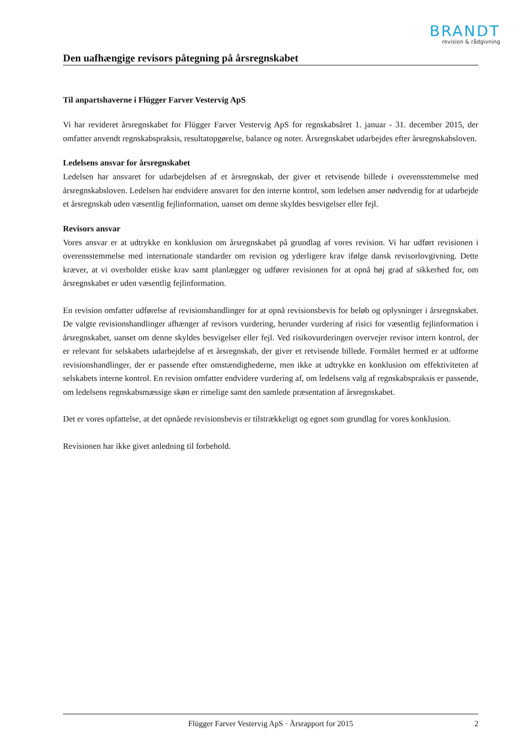BRANDT
revision & rådgivning
Den uafhængige revisors påtegning på årsregnskabet
Til anpartshaverne i Flügger Farver Vestervig ApS
Vi har revideret årsregnskabet for Flügger Farver Vestervig ApS for regnskabsåret 1. januar - 31. december 2015, der omfatter anvendt regnskabspraksis, resultatopgørelse, balance og noter. Årsregnskabet udarbejdes efter årsregnskabsloven.
Ledelsens ansvar for årsregnskabet
Ledelsen har ansvaret for udarbejdelsen af et årsregnskab, der giver et retvisende billede i overensstemmelse med årsregnskabsloven. Ledelsen har endvidere ansvaret for den interne kontrol, som ledelsen anser nødvendig for at udarbejde et årsregnskab uden væsentlig fejlinformation, uanset om denne skyldes besvigelser eller fejl.
Revisors ansvar
Vores ansvar er at udtrykke en konklusion om årsregnskabet på grundlag af vores revision. Vi har udført revisionen i overensstemmelse med internationale standarder om revision og yderligere krav ifølge dansk revisorlovgivning. Dette kræver, at vi overholder etiske krav samt planlægger og udfører revisionen for at opnå høj grad af sikkerhed for, om årsregnskabet er uden væsentlig fejlinformation.
En revision omfatter udførelse af revisionshandlinger for at opnå revisionsbevis for beløb og oplysninger i årsregnskabet. De valgte revisionshandlinger afhænger af revisors vurdering, herunder vurdering af risici for væsentlig fejlinformation i årsregnskabet, uanset om denne skyldes besvigelser eller fejl. Ved risikovurderingen overvejer revisor intern kontrol, der er relevant for selskabets udarbejdelse af et årsregnskab, der giver et retvisende billede. Formålet hermed er at udforme revisionshandlinger, der er passende efter omstændighederne, men ikke at udtrykke en konklusion om effektiviteten af selskabets interne kontrol. En revision omfatter endvidere vurdering af, om ledelsens valg af regnskabspraksis er passende, om ledelsens regnskabsmæssige skøn er rimelige samt den samlede præsentation af årsregnskabet.
Det er vores opfattelse, at det opnåede revisionsbevis er tilstrækkeligt og egnet som grundlag for vores konklusion.
Revisionen har ikke givet anledning til forbehold.
Flügger Farver Vestervig ApS · Årsrapport for 2015 2